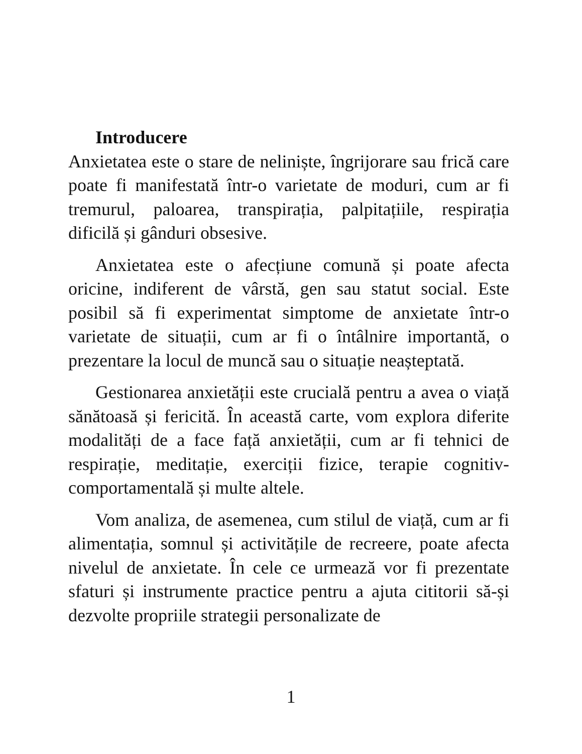Introducere
Anxietatea este o stare de neliniște, îngrijorare sau frică care poate fi manifestată într-o varietate de moduri, cum ar fi tremurul, paloarea, transpirația, palpitațiile, respirația dificilă și gânduri obsesive.
Anxietatea este o afecțiune comună și poate afecta oricine, indiferent de vârstă, gen sau statut social. Este posibil să fi experimentat simptome de anxietate într-o varietate de situații, cum ar fi o întâlnire importantă, o prezentare la locul de muncă sau o situație neașteptată.
Gestionarea anxietății este crucială pentru a avea o viață sănătoasă și fericită. În această carte, vom explora diferite modalități de a face față anxietății, cum ar fi tehnici de respirație, meditație, exerciții fizice, terapie cognitiv-comportamentală și multe altele.
Vom analiza, de asemenea, cum stilul de viață, cum ar fi alimentația, somnul și activitățile de recreere, poate afecta nivelul de anxietate. În cele ce urmează vor fi prezentate sfaturi și instrumente practice pentru a ajuta cititorii să-și dezvolte propriile strategii personalizate de
1